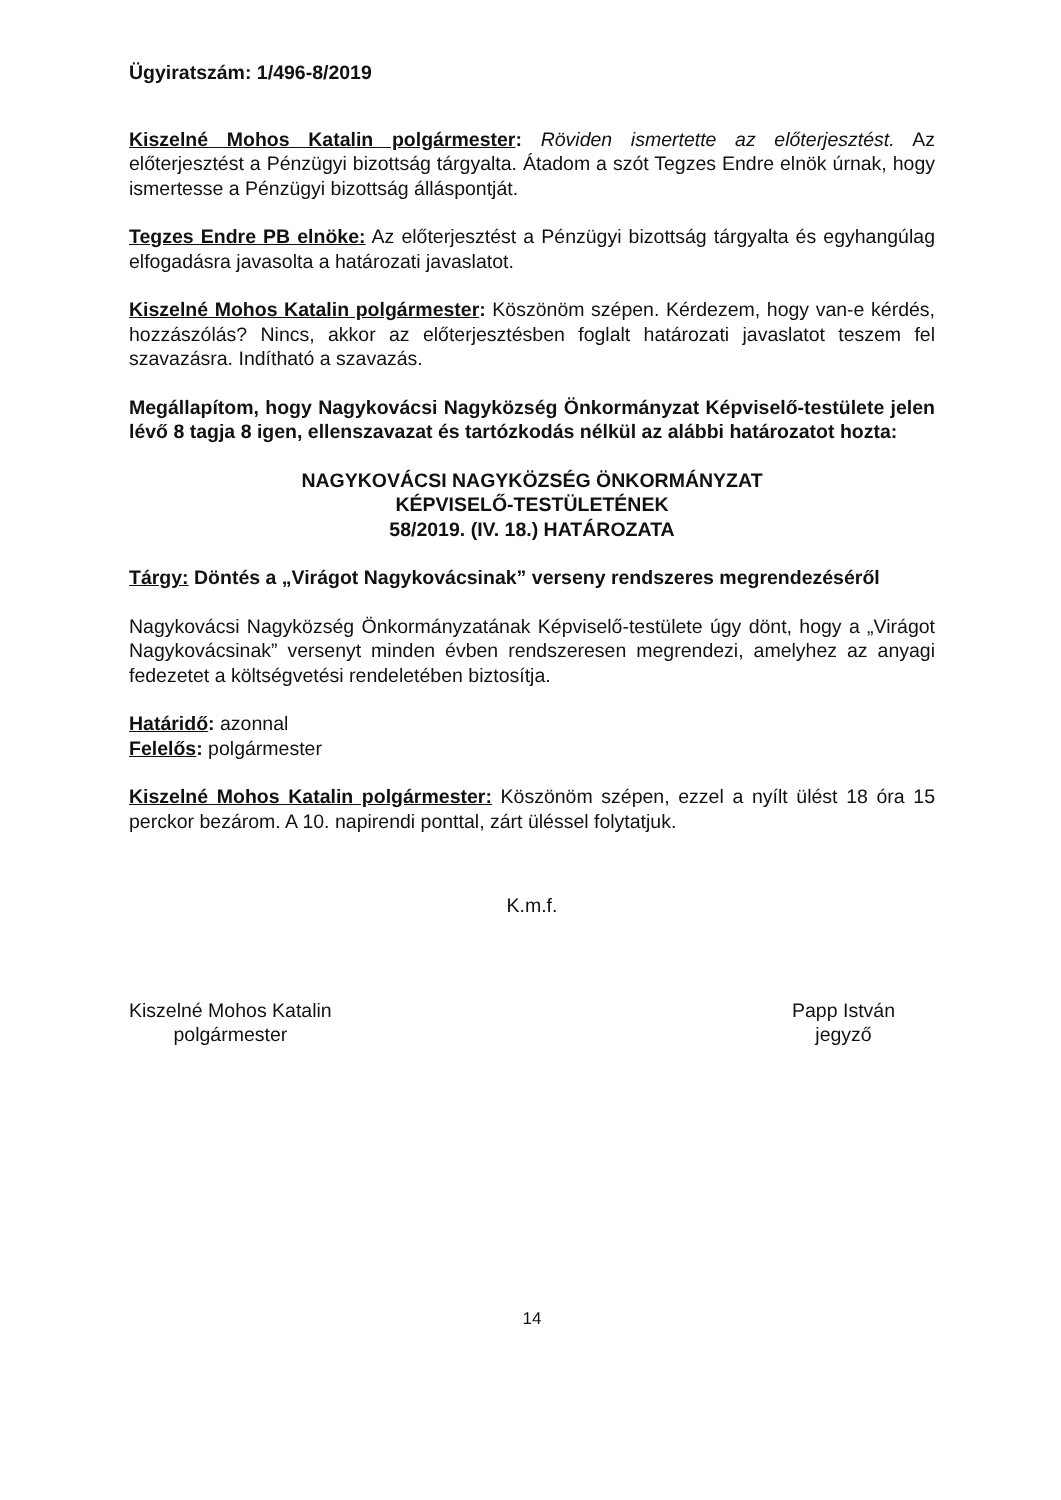Ügyiratszám: 1/496-8/2019
Kiszelné Mohos Katalin polgármester: Röviden ismertette az előterjesztést. Az előterjesztést a Pénzügyi bizottság tárgyalta. Átadom a szót Tegzes Endre elnök úrnak, hogy ismertesse a Pénzügyi bizottság álláspontját.
Tegzes Endre PB elnöke: Az előterjesztést a Pénzügyi bizottság tárgyalta és egyhangúlag elfogadásra javasolta a határozati javaslatot.
Kiszelné Mohos Katalin polgármester: Köszönöm szépen. Kérdezem, hogy van-e kérdés, hozzászólás? Nincs, akkor az előterjesztésben foglalt határozati javaslatot teszem fel szavazásra. Indítható a szavazás.
Megállapítom, hogy Nagykovácsi Nagyközség Önkormányzat Képviselő-testülete jelen lévő 8 tagja 8 igen, ellenszavazat és tartózkodás nélkül az alábbi határozatot hozta:
NAGYKOVÁCSI NAGYKÖZSÉG ÖNKORMÁNYZAT
KÉPVISELŐ-TESTÜLETÉNEK
58/2019. (IV. 18.) HATÁROZATA
Tárgy: Döntés a „Virágot Nagykovácsinak” verseny rendszeres megrendezéséről
Nagykovácsi Nagyközség Önkormányzatának Képviselő-testülete úgy dönt, hogy a „Virágot Nagykovácsinak” versenyt minden évben rendszeresen megrendezi, amelyhez az anyagi fedezetet a költségvetési rendeletében biztosítja.
Határidő: azonnal
Felelős: polgármester
Kiszelné Mohos Katalin polgármester: Köszönöm szépen, ezzel a nyílt ülést 18 óra 15 perckor bezárom. A 10. napirendi ponttal, zárt üléssel folytatjuk.
K.m.f.
Kiszelné Mohos Katalin
polgármester
Papp István
jegyző
14